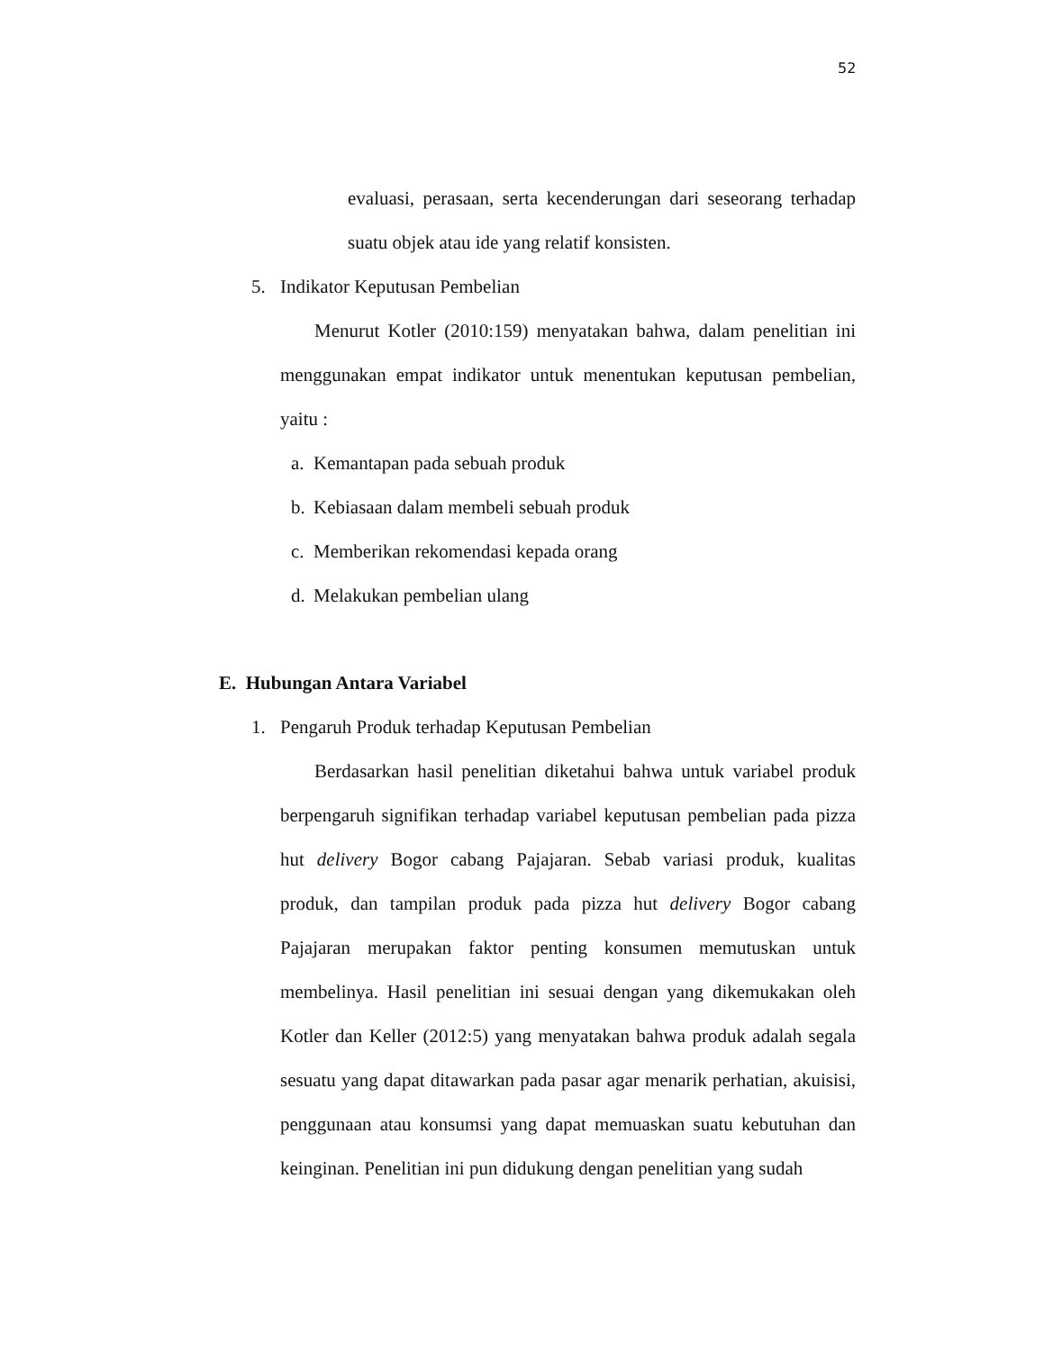52
evaluasi, perasaan, serta kecenderungan dari seseorang terhadap suatu objek atau ide yang relatif konsisten.
5. Indikator Keputusan Pembelian
Menurut Kotler (2010:159) menyatakan bahwa, dalam penelitian ini menggunakan empat indikator untuk menentukan keputusan pembelian, yaitu :
a. Kemantapan pada sebuah produk
b. Kebiasaan dalam membeli sebuah produk
c. Memberikan rekomendasi kepada orang
d. Melakukan pembelian ulang
E. Hubungan Antara Variabel
1. Pengaruh Produk terhadap Keputusan Pembelian
Berdasarkan hasil penelitian diketahui bahwa untuk variabel produk berpengaruh signifikan terhadap variabel keputusan pembelian pada pizza hut delivery Bogor cabang Pajajaran. Sebab variasi produk, kualitas produk, dan tampilan produk pada pizza hut delivery Bogor cabang Pajajaran merupakan faktor penting konsumen memutuskan untuk membelinya. Hasil penelitian ini sesuai dengan yang dikemukakan oleh Kotler dan Keller (2012:5) yang menyatakan bahwa produk adalah segala sesuatu yang dapat ditawarkan pada pasar agar menarik perhatian, akuisisi, penggunaan atau konsumsi yang dapat memuaskan suatu kebutuhan dan keinginan. Penelitian ini pun didukung dengan penelitian yang sudah